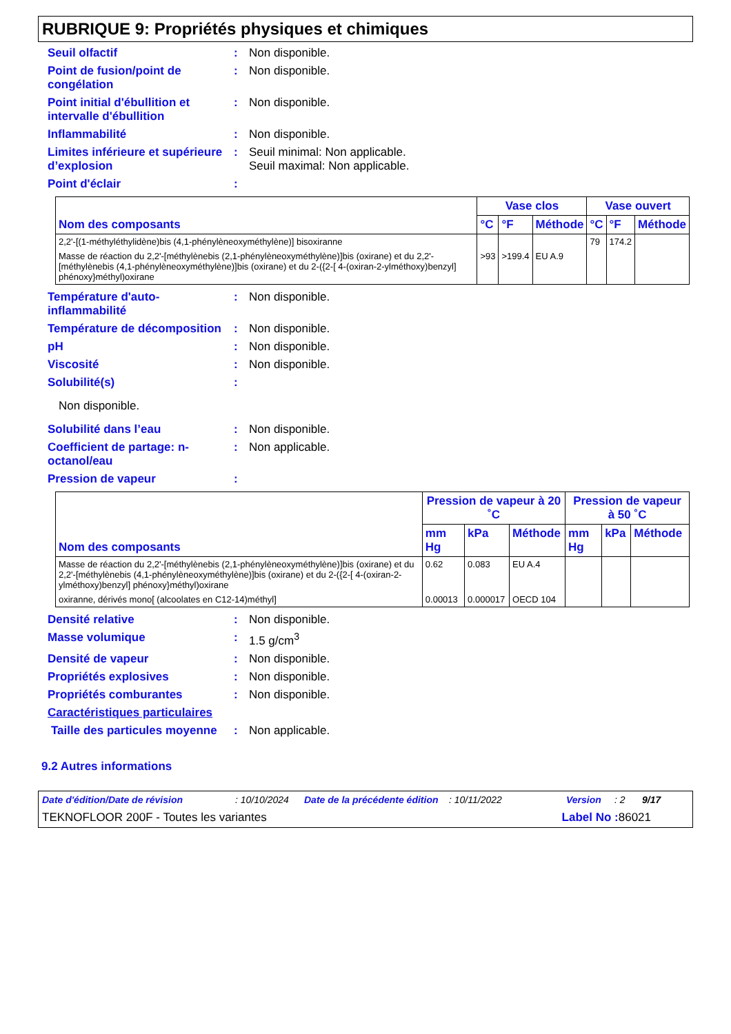RUBRIQUE 9: Propriétés physiques et chimiques
Seuil olfactif : Non disponible.
Point de fusion/point de congélation
: Non disponible.
Point initial d'ébullition et intervalle d'ébullition
: Non disponible.
Inflammabilité : Non disponible.
Limites inférieure et supérieure d’explosion
: Seuil minimal: Non applicable.
Seuil maximal: Non applicable.
Point d'éclair :
| Nom des composants | Vase clos | | | Vase ouvert | | |
| --- | --- | --- | --- | --- | --- | --- |
| | °C | °F | Méthode | °C | °F | Méthode |
| 2,2'-[(1-méthyléthylidène)bis (4,1-phénylèneoxyméthylène)] bisoxiranne | | | | 79 | 174.2 | |
| Masse de réaction du 2,2'-[méthylènebis (2,1-phénylèneoxyméthylène)]bis (oxirane) et du 2,2'-[méthylènebis (4,1-phénylèneoxyméthylène)]bis (oxirane) et du 2-({2-[ 4-(oxiran-2-ylméthoxy)benzyl] phénoxy}méthyl)oxirane | >93 | >199.4 | EU A.9 | | | |
Température d'auto-inflammabilité
: Non disponible.
Température de décomposition
: Non disponible.
pH : Non disponible.
Viscosité : Non disponible.
Solubilité(s) :
Non disponible.
Solubilité dans l’eau : Non disponible.
Coefficient de partage: n-octanol/eau
: Non applicable.
Pression de vapeur :
| Nom des composants | Pression de vapeur à 20 ˚C | | | Pression de vapeur à 50 ˚C | | |
| --- | --- | --- | --- | --- | --- | --- |
| | mm Hg | kPa | Méthode | mm Hg | kPa | Méthode |
| Masse de réaction du 2,2'-[méthylènebis (2,1-phénylèneoxyméthylène)]bis (oxirane) et du 2,2'-[méthylènebis (4,1-phénylèneoxyméthylène)]bis (oxirane) et du 2-({2-[ 4-(oxiran-2-ylméthoxy)benzyl] phénoxy}méthyl)oxirane | 0.62 | 0.083 | EU A.4 | | | |
| oxiranne, dérivés mono[ (alcoolates en C12-14)méthyl] | 0.00013 | 0.000017 | OECD 104 | | | |
Densité relative : Non disponible.
Masse volumique : 1.5 g/cm<sup>3</sup>
Densité de vapeur : Non disponible.
Propriétés explosives : Non disponible.
Propriétés comburantes : Non disponible.
Caractéristiques particulaires
Taille des particules moyenne
: Non applicable.
9.2 Autres informations
Date d'édition/Date de révision: 10/10/2024 Date de la précédente édition: 10/11/2022 Version: 2 9/17
TEKNOFLOOR 200F - Toutes les variantes Label No : 86021